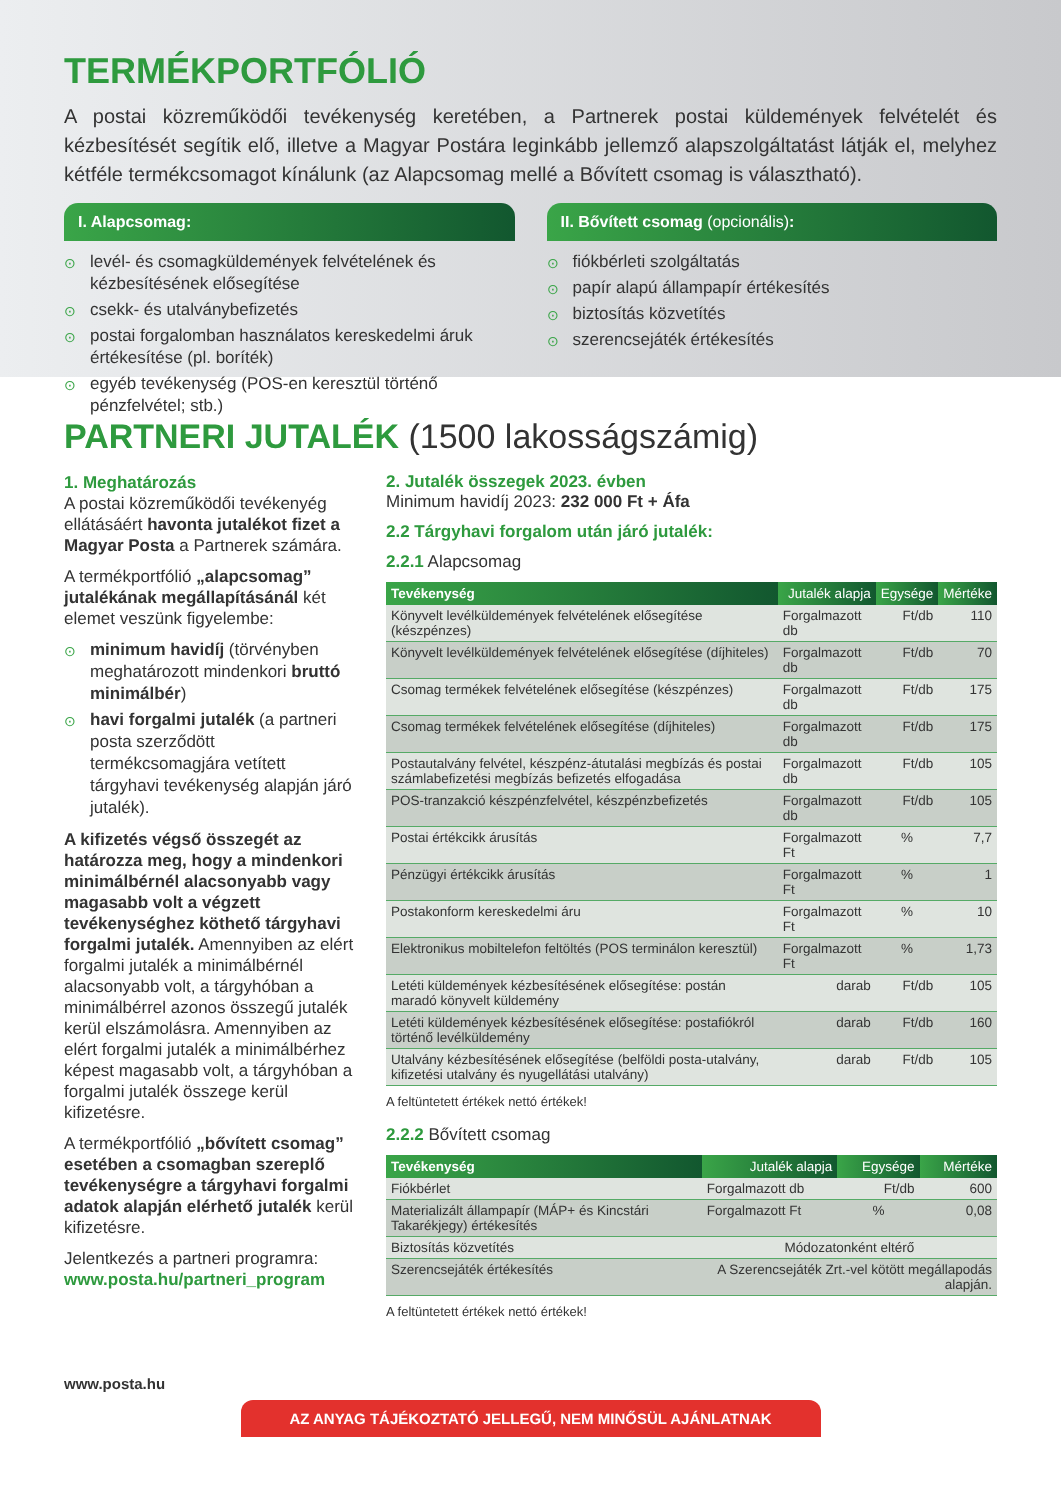TERMÉKPORTFÓLIÓ
A postai közreműködői tevékenység keretében, a Partnerek postai küldemények felvételét és kézbesítését segítik elő, illetve a Magyar Postára leginkább jellemző alapszolgáltatást látják el, melyhez kétféle termékcsomagot kínálunk (az Alapcsomag mellé a Bővített csomag is választható).
I. Alapcsomag:
⊙ levél- és csomagküldemények felvételének és kézbesítésének elősegítése
⊙ csekk- és utalványbefizetés
⊙ postai forgalomban használatos kereskedelmi áruk értékesítése (pl. boríték)
⊙ egyéb tevékenység (POS-en keresztül történő pénzfelvétel; stb.)
II. Bővített csomag (opcionális):
⊙ fiókbérleti szolgáltatás
⊙ papír alapú állampapír értékesítés
⊙ biztosítás közvetítés
⊙ szerencsejáték értékesítés
PARTNERI JUTALÉK (1500 lakosságszámig)
1. Meghatározás
A postai közreműködői tevékenyég ellátásáért havonta jutalékot fizet a Magyar Posta a Partnerek számára.
A termékportfólió „alapcsomag” jutalékának megállapításánál két elemet veszünk figyelembe:
⊙ minimum havidíj (törvényben meghatározott mindenkori bruttó minimálbér)
⊙ havi forgalmi jutalék (a partneri posta szerződött termékcsomagjára vetített tárgyhavi tevékenység alapján járó jutalék).
A kifizetés végső összegét az határozza meg, hogy a mindenkori minimálbérnél alacsonyabb vagy magasabb volt a végzett tevékenységhez köthető tárgyhavi forgalmi jutalék. Amennyiben az elért forgalmi jutalék a minimálbérnél alacsonyabb volt, a tárgyhóban a minimálbérrel azonos összegű jutalék kerül elszámolásra. Amennyiben az elért forgalmi jutalék a minimálbérhez képest magasabb volt, a tárgyhóban a forgalmi jutalék összege kerül kifizetésre.
A termékportfólió „bővített csomag” esetében a csomagban szereplő tevékenységre a tárgyhavi forgalmi adatok alapján elérhető jutalék kerül kifizetésre.
Jelentkezés a partneri programra:
www.posta.hu/partneri_program
2. Jutalék összegek 2023. évben
Minimum havidíj 2023: 232 000 Ft + Áfa
2.2 Tárgyhavi forgalom után járó jutalék:
2.2.1 Alapcsomag
| Tevékenység | Jutalék alapja | Egysége | Mértéke |
| --- | --- | --- | --- |
| Könyvelt levélküldemények felvételének elősegítése (készpénzes) | Forgalmazott db | Ft/db | 110 |
| Könyvelt levélküldemények felvételének elősegítése (díjhiteles) | Forgalmazott db | Ft/db | 70 |
| Csomag termékek felvételének elősegítése (készpénzes) | Forgalmazott db | Ft/db | 175 |
| Csomag termékek felvételének elősegítése (díjhiteles) | Forgalmazott db | Ft/db | 175 |
| Postautalvány felvétel, készpénz-átutalási megbízás és postai számlabefizetési megbízás befizetés elfogadása | Forgalmazott db | Ft/db | 105 |
| POS-tranzakció készpénzfelvétel, készpénzbefizetés | Forgalmazott db | Ft/db | 105 |
| Postai értékcikk árusítás | Forgalmazott Ft | % | 7,7 |
| Pénzügyi értékcikk árusítás | Forgalmazott Ft | % | 1 |
| Postakonform kereskedelmi áru | Forgalmazott Ft | % | 10 |
| Elektronikus mobiltelefon feltöltés (POS terminálon keresztül) | Forgalmazott Ft | % | 1,73 |
| Letéti küldemények kézbesítésének elősegítése: postán maradó könyvelt küldemény | darab | Ft/db | 105 |
| Letéti küldemények kézbesítésének elősegítése: postafiókról történő levélküldemény | darab | Ft/db | 160 |
| Utalvány kézbesítésének elősegítése (belföldi posta-utalvány, kifizetési utalvány és nyugellátási utalvány) | darab | Ft/db | 105 |
A feltüntetett értékek nettó értékek!
2.2.2 Bővített csomag
| Tevékenység | Jutalék alapja | Egysége | Mértéke |
| --- | --- | --- | --- |
| Fiókbérlet | Forgalmazott db | Ft/db | 600 |
| Materializált állampapír (MÁP+ és Kincstári Takarékjegy) értékesítés | Forgalmazott Ft | % | 0,08 |
| Biztosítás közvetítés | Módozatonként eltérő | | |
| Szerencsejáték értékesítés | A Szerencsejáték Zrt.-vel kötött megállapodás alapján. | | |
A feltüntetett értékek nettó értékek!
www.posta.hu
AZ ANYAG TÁJÉKOZTATÓ JELLEGŰ, NEM MINŐSÜL AJÁNLATNAK